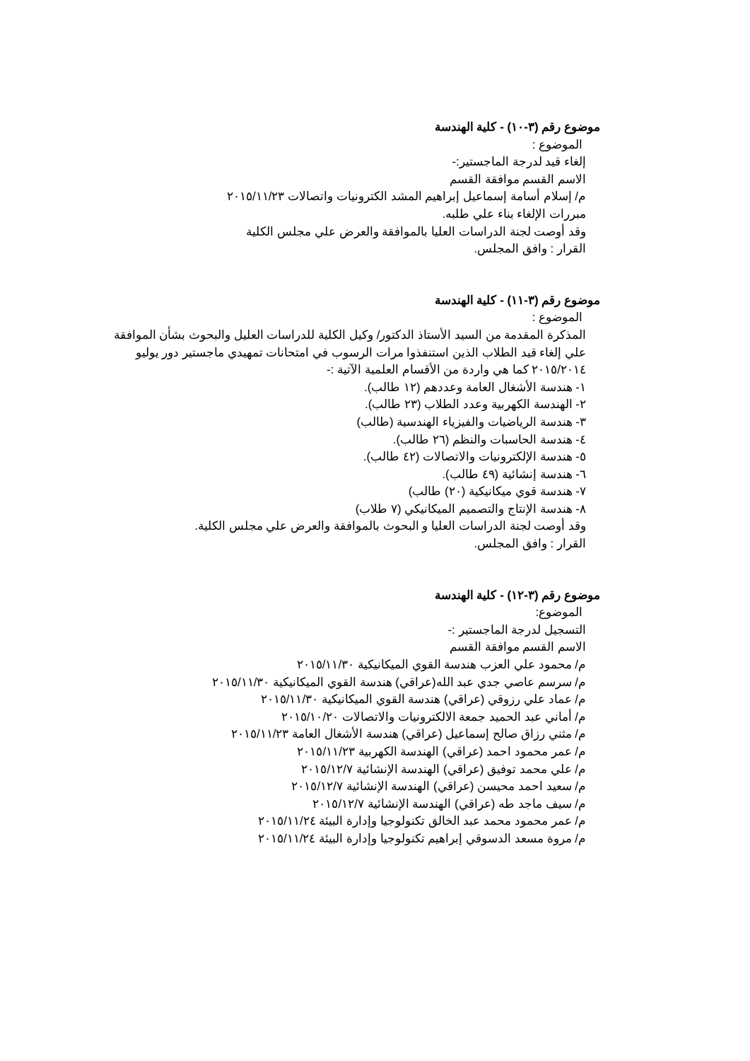موضوع رقم (٣-١٠) - كلية الهندسة
الموضوع :
إلغاء قيد لدرجة الماجستير:-
الاسم القسم موافقة القسم
م/ إسلام أسامة إسماعيل إبراهيم المشد الكترونيات واتصالات ٢٠١٥/١١/٢٣
مبررات الإلغاء بناء علي طلبه.
وقد أوصت لجنة الدراسات العليا بالموافقة والعرض علي مجلس الكلية
القرار : وافق المجلس.
موضوع رقم (٣-١١) - كلية الهندسة
الموضوع :
المذكرة المقدمة من السيد الأستاذ الدكتور/ وكيل الكلية للدراسات العليل والبحوث بشأن الموافقة علي إلغاء قيد الطلاب الذين استنفذوا مرات الرسوب في امتحانات تمهيدي ماجستير دور يوليو ٢٠١٥/٢٠١٤ كما هي واردة من الأقسام العلمية الآتية :-
١- هندسة الأشغال العامة وعددهم (١٢ طالب).
٢- الهندسة الكهربية وعدد الطلاب (٢٣ طالب).
٣- هندسة الرياضيات والفيزياء الهندسية (طالب)
٤- هندسة الحاسبات والنظم (٢٦ طالب).
٥- هندسة الإلكترونيات والاتصالات (٤٢ طالب).
٦- هندسة إنشائية (٤٩ طالب).
٧- هندسة قوي ميكانيكية (٢٠) طالب)
٨- هندسة الإنتاج والتصميم الميكانيكي (٧ طلاب)
وقد أوصت لجنة الدراسات العليا و البحوث بالموافقة والعرض علي مجلس الكلية.
القرار : وافق المجلس.
موضوع رقم (٣-١٢) - كلية الهندسة
الموضوع:
التسجيل لدرجة الماجستير :-
الاسم القسم موافقة القسم
م/ محمود علي العزب هندسة القوي الميكانيكية ٢٠١٥/١١/٣٠
م/ سرسم عاصي جدي عبد الله(عراقي) هندسة القوي الميكانيكية ٢٠١٥/١١/٣٠
م/ عماد علي رزوقي (عراقي) هندسة القوي الميكانيكية ٢٠١٥/١١/٣٠
م/ أماني عبد الحميد جمعة الالكترونيات والاتصالات ٢٠١٥/١٠/٢٠
م/ مثني رزاق صالح إسماعيل (عراقي) هندسة الأشغال العامة ٢٠١٥/١١/٢٣
م/ عمر محمود احمد (عراقي) الهندسة الكهربية ٢٠١٥/١١/٢٣
م/ علي محمد توفيق (عراقي) الهندسة الإنشائية ٢٠١٥/١٢/٧
م/ سعيد احمد محيسن (عراقي) الهندسة الإنشائية ٢٠١٥/١٢/٧
م/ سيف ماجد طه (عراقي) الهندسة الإنشائية ٢٠١٥/١٢/٧
م/ عمر محمود محمد عبد الخالق تكنولوجيا وإدارة البيئة ٢٠١٥/١١/٢٤
م/ مروة مسعد الدسوقي إبراهيم تكنولوجيا وإدارة البيئة ٢٠١٥/١١/٢٤